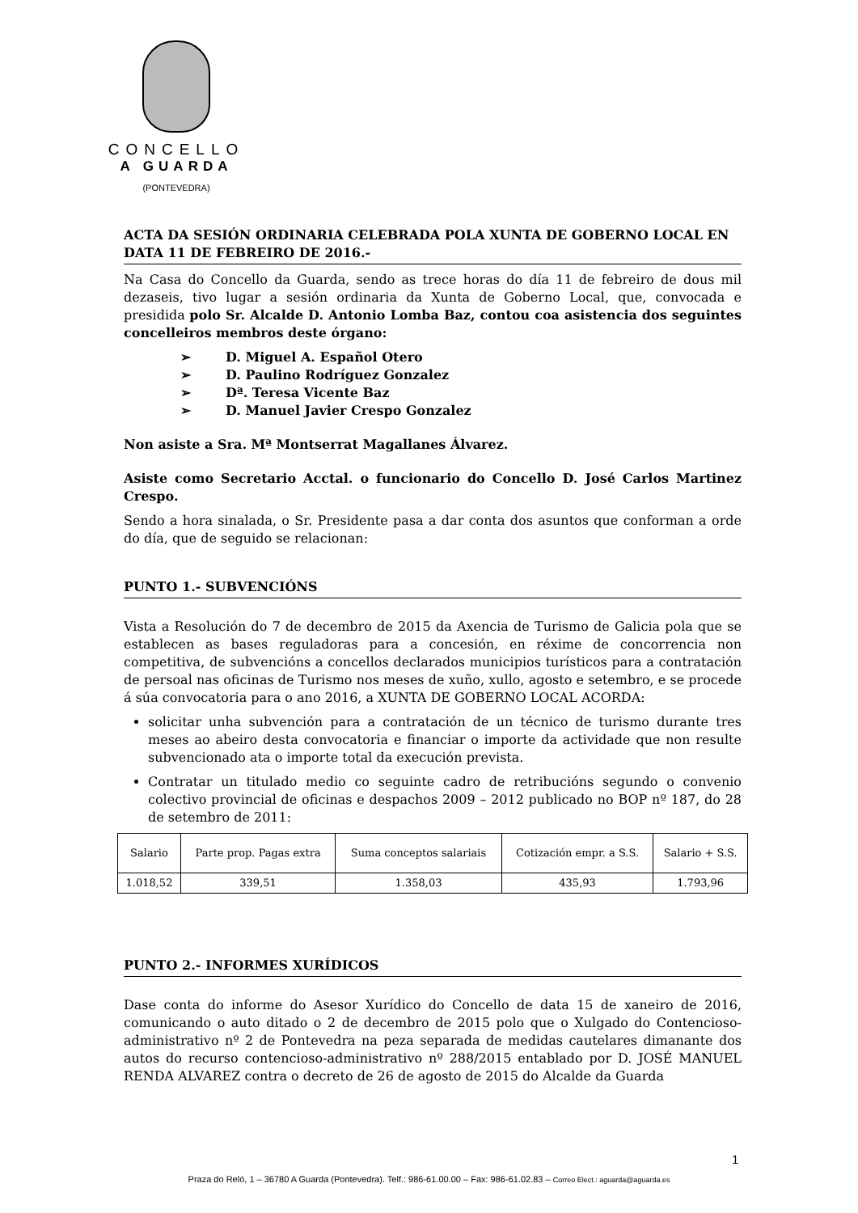CONCELLO
A GUARDA
(PONTEVEDRA)
ACTA DA SESIÓN ORDINARIA CELEBRADA POLA XUNTA DE GOBERNO LOCAL EN DATA 11 DE FEBREIRO DE 2016.-
Na Casa do Concello da Guarda, sendo as trece horas do día 11 de febreiro de dous mil dezaseis, tivo lugar a sesión ordinaria da Xunta de Goberno Local, que, convocada e presidida polo Sr. Alcalde D. Antonio Lomba Baz, contou coa asistencia dos seguintes concelleiros membros deste órgano:
➢ D. Miguel A. Español Otero
➢ D. Paulino Rodríguez Gonzalez
➢ Dª. Teresa Vicente Baz
➢ D. Manuel Javier Crespo Gonzalez
Non asiste a Sra. Mª Montserrat Magallanes Álvarez.
Asiste como Secretario Acctal. o funcionario do Concello D. José Carlos Martinez Crespo.
Sendo a hora sinalada, o Sr. Presidente pasa a dar conta dos asuntos que conforman a orde do día, que de seguido se relacionan:
PUNTO 1.- SUBVENCIÓNS
Vista a Resolución do 7 de decembro de 2015 da Axencia de Turismo de Galicia pola que se establecen as bases reguladoras para a concesión, en réxime de concorrencia non competitiva, de subvencións a concellos declarados municipios turísticos para a contratación de persoal nas oficinas de Turismo nos meses de xuño, xullo, agosto e setembro, e se procede á súa convocatoria para o ano 2016, a XUNTA DE GOBERNO LOCAL ACORDA:
solicitar unha subvención para a contratación de un técnico de turismo durante tres meses ao abeiro desta convocatoria e financiar o importe da actividade que non resulte subvencionado ata o importe total da execución prevista.
Contratar un titulado medio co seguinte cadro de retribucións segundo o convenio colectivo provincial de oficinas e despachos 2009 – 2012 publicado no BOP nº 187, do 28 de setembro de 2011:
| Salario | Parte prop. Pagas extra | Suma conceptos salariais | Cotización empr. a S.S. | Salario + S.S. |
| --- | --- | --- | --- | --- |
| 1.018,52 | 339,51 | 1.358,03 | 435,93 | 1.793,96 |
PUNTO 2.- INFORMES XURÍDICOS
Dase conta do informe do Asesor Xurídico do Concello de data 15 de xaneiro de 2016, comunicando o auto ditado o 2 de decembro de 2015 polo que o Xulgado do Contencioso-administrativo nº 2 de Pontevedra na peza separada de medidas cautelares dimanante dos autos do recurso contencioso-administrativo nº 288/2015 entablado por D. JOSÉ MANUEL RENDA ALVAREZ contra o decreto de 26 de agosto de 2015 do Alcalde da Guarda
1
Praza do Reló, 1 – 36780 A Guarda (Pontevedra). Telf.: 986-61.00.00 – Fax: 986-61.02.83 – Correo Elect.: aguarda@aguarda.es